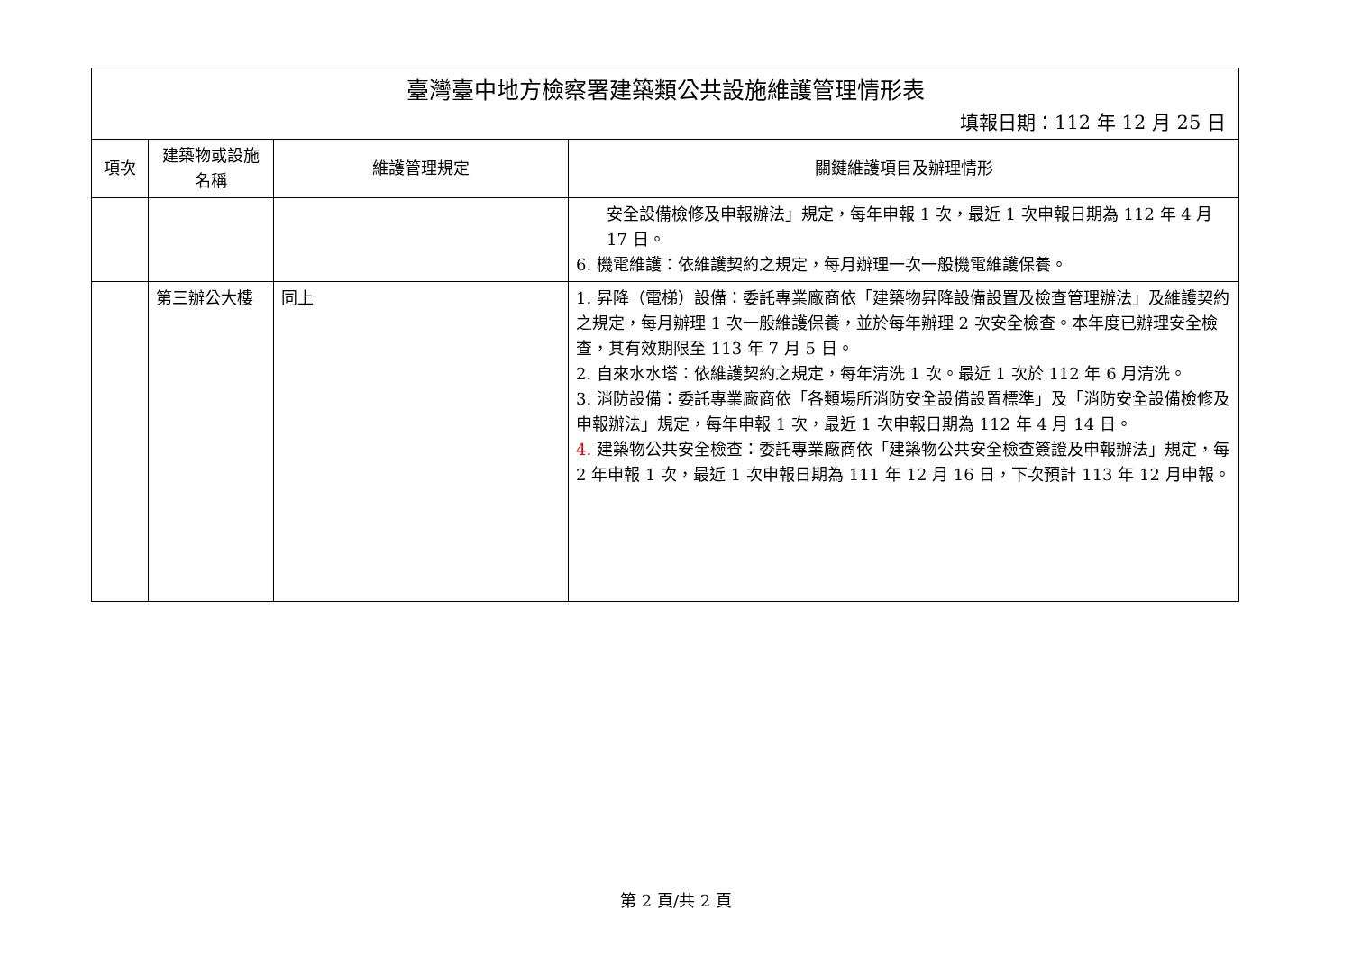| 臺灣臺中地方檢察署建築類公共設施維護管理情形表 填報日期：112 年 12 月 25 日 | | | |
| 項次 | 建築物或設施名稱 | 維護管理規定 | 關鍵維護項目及辦理情形 |
| | | | 安全設備檢修及申報辦法」規定，每年申報 1 次，最近 1 次申報日期為 112 年 4 月 17 日。 6. 機電維護：依維護契約之規定，每月辦理一次一般機電維護保養。 |
| | 第三辦公大樓 | 同上 | 1. 昇降（電梯）設備：委託專業廠商依「建築物昇降設備設置及檢查管理辦法」及維護契約之規定，每月辦理 1 次一般維護保養，並於每年辦理 2 次安全檢查。本年度已辦理安全檢查，其有效期限至 113 年 7 月 5 日。 2. 自來水水塔：依維護契約之規定，每年清洗 1 次。最近 1 次於 112 年 6 月清洗。 3. 消防設備：委託專業廠商依「各類場所消防安全設備設置標準」及「消防安全設備檢修及申報辦法」規定，每年申報 1 次，最近 1 次申報日期為 112 年 4 月 14 日。 4. 建築物公共安全檢查：委託專業廠商依「建築物公共安全檢查簽證及申報辦法」規定，每 2 年申報 1 次，最近 1 次申報日期為 111 年 12 月 16 日，下次預計 113 年 12 月申報。 |
第 2 頁/共 2 頁